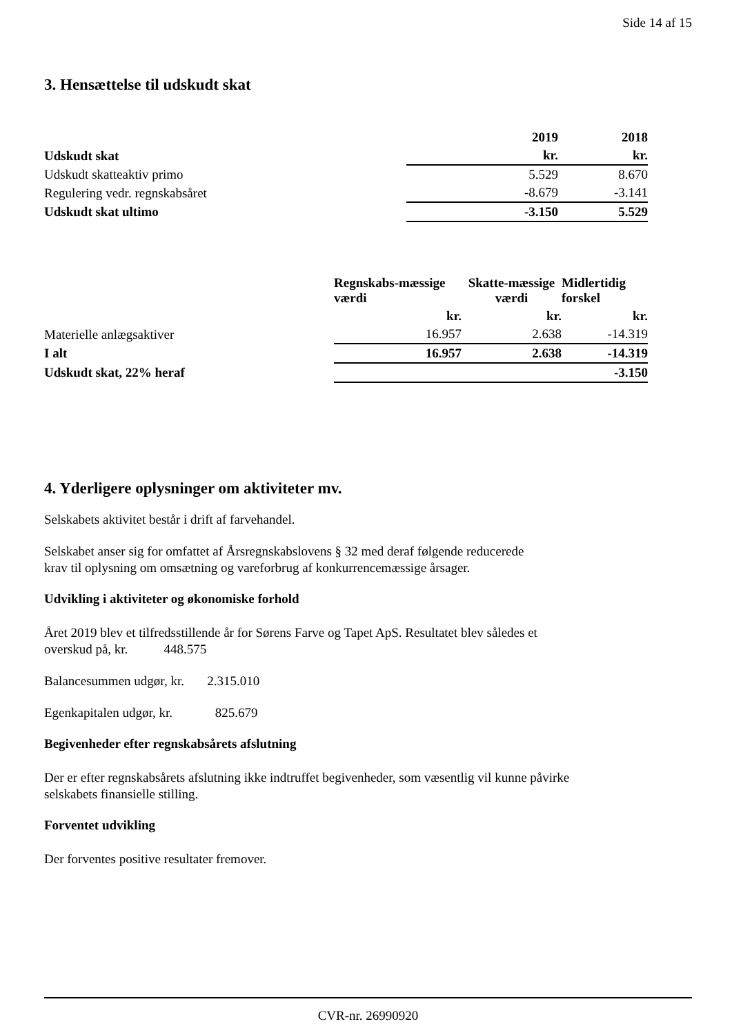Side 14 af 15
3. Hensættelse til udskudt skat
| | | 2019 | 2018 |
| --- | --- | --- | --- |
| Udskudt skat | | kr. | kr. |
| Udskudt skatteaktiv primo | | 5.529 | 8.670 |
| Regulering vedr. regnskabsåret | | -8.679 | -3.141 |
| Udskudt skat ultimo | | -3.150 | 5.529 |
| | Regnskabs-mæssige værdi | Skatte-mæssige værdi | Midlertidig forskel |
| --- | --- | --- | --- |
| | kr. | kr. | kr. |
| Materielle anlægsaktiver | 16.957 | 2.638 | -14.319 |
| I alt | 16.957 | 2.638 | -14.319 |
| Udskudt skat, 22% heraf | | | -3.150 |
4. Yderligere oplysninger om aktiviteter mv.
Selskabets aktivitet består i drift af farvehandel.
Selskabet anser sig for omfattet af Årsregnskabslovens § 32 med deraf følgende reducerede krav til oplysning om omsætning og vareforbrug af konkurrencemæssige årsager.
Udvikling i aktiviteter og økonomiske forhold
Året 2019 blev et tilfredsstillende år for Sørens Farve og Tapet ApS. Resultatet blev således et overskud på, kr. 448.575
Balancesummen udgør, kr. 2.315.010
Egenkapitalen udgør, kr. 825.679
Begivenheder efter regnskabsårets afslutning
Der er efter regnskabsårets afslutning ikke indtruffet begivenheder, som væsentlig vil kunne påvirke selskabets finansielle stilling.
Forventet udvikling
Der forventes positive resultater fremover.
CVR-nr. 26990920